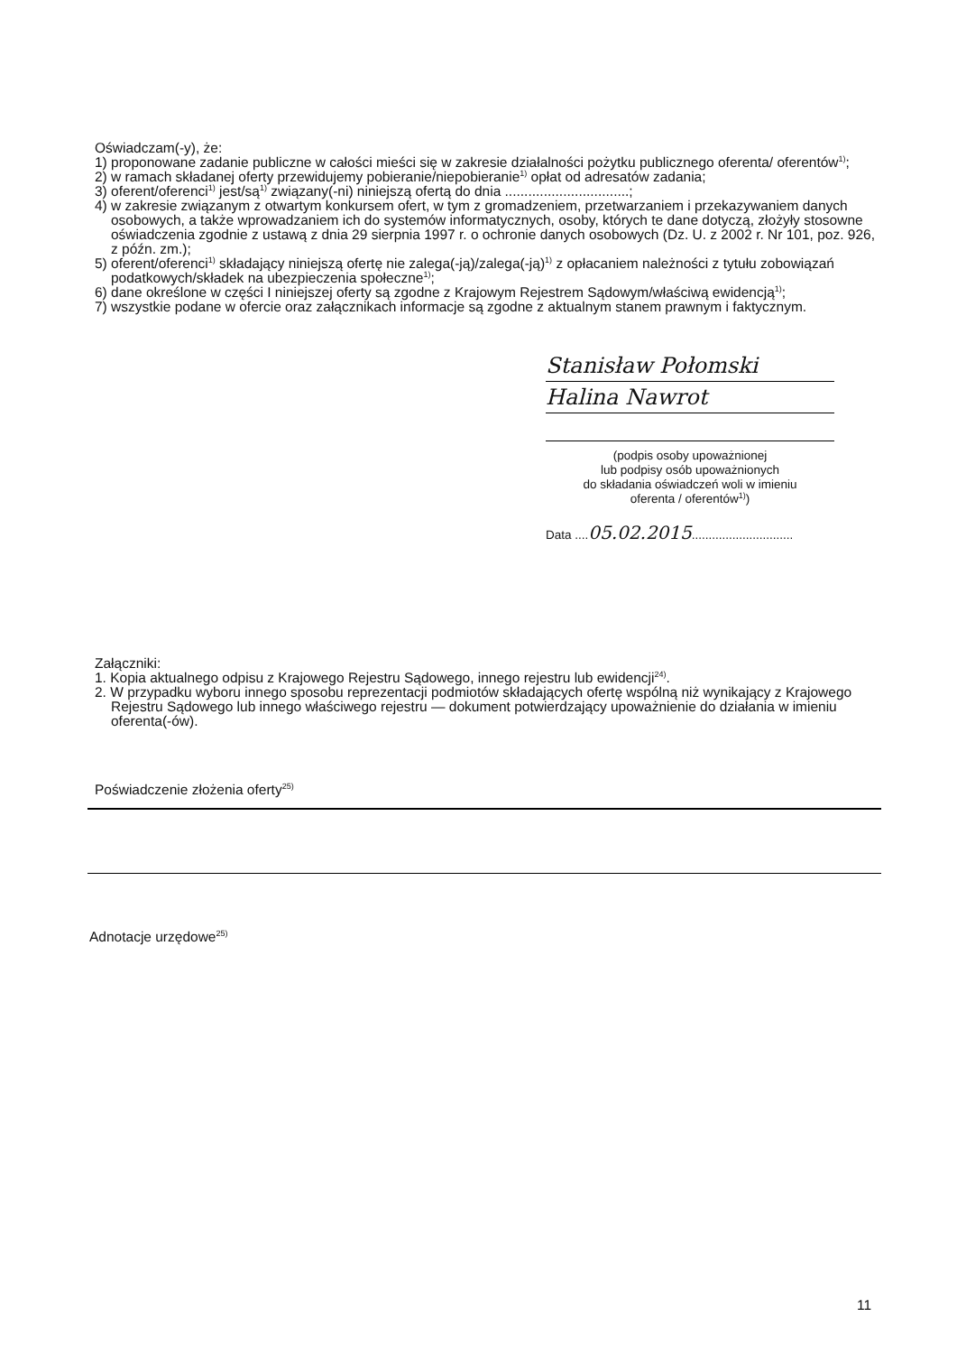Oświadczam(-y), że:
1) proponowane zadanie publiczne w całości mieści się w zakresie działalności pożytku publicznego oferenta/ oferentów<sup>1)</sup>;
2) w ramach składanej oferty przewidujemy pobieranie/niepobieranie<sup>1)</sup> opłat od adresatów zadania;
3) oferent/oferenci<sup>1)</sup> jest/są<sup>1)</sup> związany(-ni) niniejszą ofertą do dnia ................................;
4) w zakresie związanym z otwartym konkursem ofert, w tym z gromadzeniem, przetwarzaniem i przekazywaniem danych osobowych, a także wprowadzaniem ich do systemów informatycznych, osoby, których te dane dotyczą, złożyły stosowne oświadczenia zgodnie z ustawą z dnia 29 sierpnia 1997 r. o ochronie danych osobowych (Dz. U. z 2002 r. Nr 101, poz. 926, z późn. zm.);
5) oferent/oferenci<sup>1)</sup> składający niniejszą ofertę nie zalega(-ją)/zalega(-ją)<sup>1)</sup> z opłacaniem należności z tytułu zobowiązań podatkowych/składek na ubezpieczenia społeczne<sup>1)</sup>;
6) dane określone w części I niniejszej oferty są zgodne z Krajowym Rejestrem Sądowym/właściwą ewidencją<sup>1)</sup>;
7) wszystkie podane w ofercie oraz załącznikach informacje są zgodne z aktualnym stanem prawnym i faktycznym.
Stanisław Połomski
Halina Nawrot
(podpis osoby upoważnionej
lub podpisy osób upoważnionych
do składania oświadczeń woli w imieniu
oferenta / oferentów<sup>1)</sup>)
Data ....05.02.2015..............................
Załączniki:
1. Kopia aktualnego odpisu z Krajowego Rejestru Sądowego, innego rejestru lub ewidencji<sup>24)</sup>.
2. W przypadku wyboru innego sposobu reprezentacji podmiotów składających ofertę wspólną niż wynikający z Krajowego Rejestru Sądowego lub innego właściwego rejestru — dokument potwierdzający upoważnienie do działania w imieniu oferenta(-ów).
Poświadczenie złożenia oferty<sup>25)</sup>
Adnotacje urzędowe<sup>25)</sup>
11